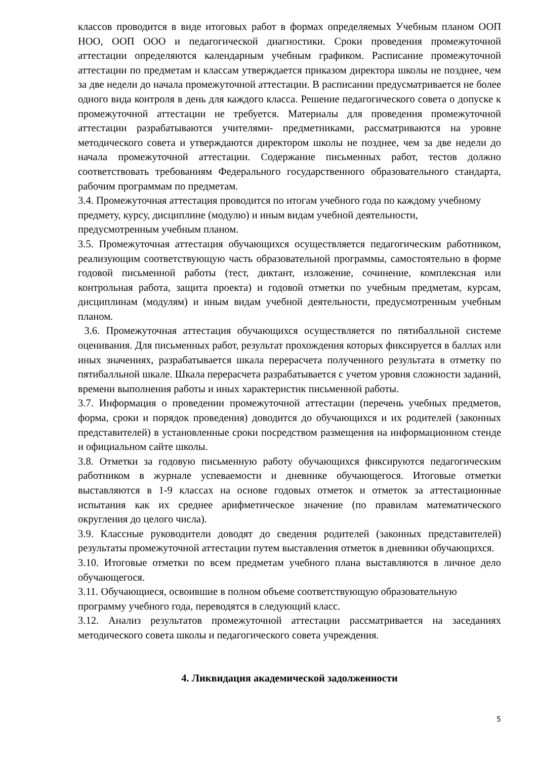классов проводится в виде итоговых работ в формах определяемых Учебным планом ООП НОО, ООП ООО и педагогической диагностики. Сроки проведения промежуточной аттестации определяются календарным учебным графиком. Расписание промежуточной аттестации по предметам и классам утверждается приказом директора школы не позднее, чем за две недели до начала промежуточной аттестации. В расписании предусматривается не более одного вида контроля в день для каждого класса. Решение педагогического совета о допуске к промежуточной аттестации не требуется. Материалы для проведения промежуточной аттестации разрабатываются учителями- предметниками, рассматриваются на уровне методического совета и утверждаются директором школы не позднее, чем за две недели до начала промежуточной аттестации. Содержание письменных работ, тестов должно соответствовать требованиям Федерального государственного образовательного стандарта, рабочим программам по предметам.
3.4. Промежуточная аттестация проводится по итогам учебного года по каждому учебному предмету, курсу, дисциплине (модулю) и иным видам учебной деятельности, предусмотренным учебным планом.
3.5. Промежуточная аттестация обучающихся осуществляется педагогическим работником, реализующим соответствующую часть образовательной программы, самостоятельно в форме годовой письменной работы (тест, диктант, изложение, сочинение, комплексная или контрольная работа, защита проекта) и годовой отметки по учебным предметам, курсам, дисциплинам (модулям) и иным видам учебной деятельности, предусмотренным учебным планом.
3.6. Промежуточная аттестация обучающихся осуществляется по пятибалльной системе оценивания. Для письменных работ, результат прохождения которых фиксируется в баллах или иных значениях, разрабатывается шкала перерасчета полученного результата в отметку по пятибалльной шкале. Шкала перерасчета разрабатывается с учетом уровня сложности заданий, времени выполнения работы и иных характеристик письменной работы.
3.7. Информация о проведении промежуточной аттестации (перечень учебных предметов, форма, сроки и порядок проведения) доводится до обучающихся и их родителей (законных представителей) в установленные сроки посредством размещения на информационном стенде и официальном сайте школы.
3.8. Отметки за годовую письменную работу обучающихся фиксируются педагогическим работником в журнале успеваемости и дневнике обучающегося. Итоговые отметки выставляются в 1-9 классах на основе годовых отметок и отметок за аттестационные испытания как их среднее арифметическое значение (по правилам математического округления до целого числа).
3.9. Классные руководители доводят до сведения родителей (законных представителей) результаты промежуточной аттестации путем выставления отметок в дневники обучающихся.
3.10. Итоговые отметки по всем предметам учебного плана выставляются в личное дело обучающегося.
3.11. Обучающиеся, освоившие в полном объеме соответствующую образовательную программу учебного года, переводятся в следующий класс.
3.12. Анализ результатов промежуточной аттестации рассматривается на заседаниях методического совета школы и педагогического совета учреждения.
4. Ликвидация академической задолженности
5